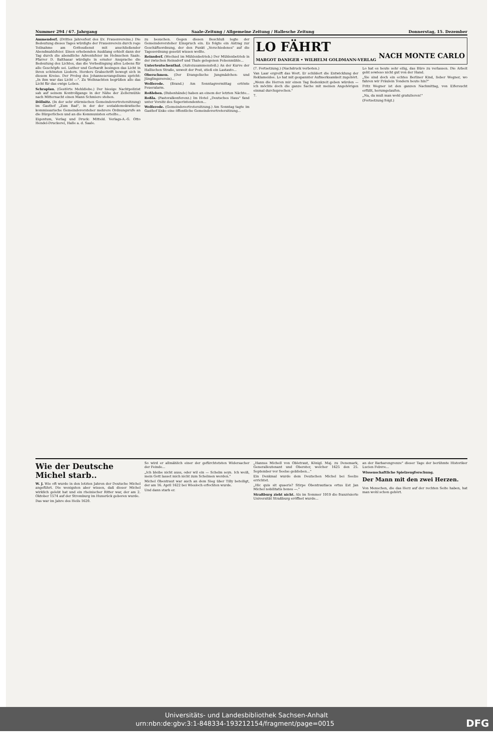Nummer 294 / 67. Jahrgang Saale-Zeitung / Allgemeine Zeitung / Hallesche Zeitung Donnerstag, 15. Dezember
Ammendorf. (Drittes Jahresfest des Ev. Frauenvereins.) Die Bedeutung dieses Tages würdigte der Frauenverein durch rege Teilnahme am Gottesdienst mit anschließender Abendmahlsfeier. Einen erhebenden Ausklang erhielt dann der Tag durch die abendliche Adventsfeier im Helmschen Saale. Pfarrer D. Balthasar würdigte in ernster Ansprache die Bedeutung des Lichtes, das die Vorbedingung alles Lebens für alle Geschöpfe sei. Luther und Gerhardt besingen das Licht in ihren schönsten Liedern. Herders Grabschrift bewegt sich in diesem Kreise. Der Prolog des Johannesevangeliums spricht: „In ihm war das Licht —". Zu Weihnachten begrüßen alle das Licht für das ewige Leben.
Schraplau. (Gestörte Mehldiebe.) Der hiesige Nachtpolizist sah auf seinem Kontrollgange in der Nähe der Zellermühle nach Mitternacht einen Mann Schmiere stehen.
Döllnitz. (In der sehr stürmischen Gemeindevertretersitzung) im Gasthof „Zum Bad", in der der sozialdemokratische kommissarische Gemeindevorsteher mehrere Ordnungsrufe an die Bürgerlichen und an die Kommunisten erteilte...
Eigentum, Verlag und Druck: Mitteld. Verlags-A.-G. Otto Hendel-Druckerei, Halle a. d. Saale.
zu besuchen. Gegen diesen Beschluß legte der Gemeindevorsteher Einspruch ein. Es folgte ein Antrag zur Geschäftsordnung, der den Punkt „Verschiedenes" auf die Tagesordnung gesetzt wissen wollte.
Reinsdorf. (Wechsel im Mühlenbetrieb.) Der Mühlenbetrieb in der zwischen Reinsdorf und Thale gelegenen Felsenmühle...
Unterteutschenthal. (Autozusammenstoß.) An der Kurve der Hallischen Straße, unweit der Post, stieß ein Lastauto...
Oberschmon. (Der Evangelische Jungmädchen- und Jünglingsverein)...
Wolferode. (Brand.) Am Sonntagvormittag ertönte Feueralarm.
Roßleben. (Bubenhände) haben an einem der letzten Nächte...
Roßla. (Pastoralkonferenz.) Im Hotel „Deutsches Haus" fand unter Vorsitz des Superintendenten...
Wolferode. (Gemeindevertretersitzung.) Am Sonntag tagte im Gasthof Enke eine öffentliche Gemeindevertretersitzung...
LO FÄHRT
NACH MONTE CARLO
MARGOT DANIGER • WILHELM GOLDMANN-VERLAG
(7. Fortsetzung.) (Nachdruck verboten.)
Van Laar ergreift das Wort. Er schildert die Entwicklung der Reklameidee. Lo hat mit gespannter Aufmerksamkeit zugehört.
„Wenn die Herren mir einen Tag Bedenkzeit geben würden — ich möchte doch die ganze Sache mit meinen Angehörigen einmal durchsprechen."
7.
Lo hat es heute sehr eilig, das Büro zu verlassen. Die Arbeit geht sowieso nicht gut von der Hand.
„Sie sind doch ein echtes Berliner Kind, lieber Wegner, wo fahren wir Fräulein Tondern heute hin?"
Fritz Wegner ist den ganzen Nachmittag, von Eifersucht erfüllt, herumgelaufen.
„Na, da muß man wohl gratulieren!"
(Fortsetzung folgt.)
Wie der Deutsche Michel starb..
W. J. Wie oft wurde in den letzten Jahren der Deutsche Michel angeführt. Die wenigsten aber wissen, daß dieser Michel wirklich gelebt hat und ein rheinischer Ritter war, der am 2. Oktober 1574 auf der Stromburg im Hunsrück geboren wurde.
Das war im Jahre des Heils 1620.
So wird er allmählich einer der gefürchtetsten Widersacher der Feinde...
„Ich bleibe nicht auss, oder wil ein — Schelm seyn. Ich weiß, mein Gott lasset mich nicht zum Schelmen werden."
Michel Obentraut war auch an dem Sieg über Tilly beteiligt, der am 16. April 1622 bei Wiesloch erfochten wurde.
Und dann starb er.
„Hannss Michell von Obletraut, Königl. Maj. zu Denemark, Generalleutenant und Oberster, welcher 1625 den 25. September vor Seelse geblieben..."
Ein Denkmal wurde dem Deutschen Michel bei Seelze errichtet.
„Hic quis sit quaeris? Stirpe Obentrautiaca ortus Est Jan Michel nobilitatis honos —."
Straßburg zieht nicht. Als im Sommer 1919 die französierte Universität Straßburg eröffnet wurde...
an der Barbarengrenze" dieser Tage der berühmte Historiker Lucien Febvre...
Wissenschaftliche Spielzeugforschung.
Der Mann mit den zwei Herzen.
Von Menschen, die das Herz auf der rechten Seite haben, hat man wohl schon gehört.
Universitäts- und Landesbibliothek Sachsen-Anhalt
urn:nbn:de:gbv:3:1-848334-193212154/fragment/page=0015 DFG